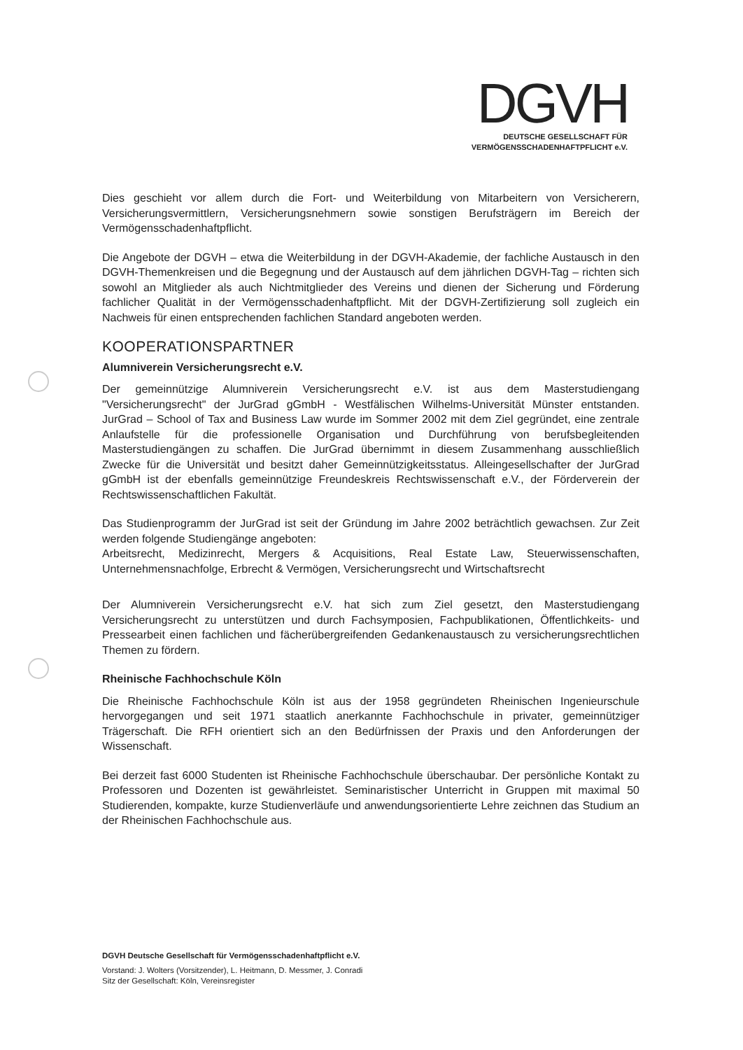DGVH
DEUTSCHE GESELLSCHAFT FÜR
VERMÖGENSSCHADENHAFTPFLICHT e.V.
Dies geschieht vor allem durch die Fort- und Weiterbildung von Mitarbeitern von Versicherern, Versicherungsvermittlern, Versicherungsnehmern sowie sonstigen Berufsträgern im Bereich der Vermögensschadenhaftpflicht.
Die Angebote der DGVH – etwa die Weiterbildung in der DGVH-Akademie, der fachliche Austausch in den DGVH-Themenkreisen und die Begegnung und der Austausch auf dem jährlichen DGVH-Tag – richten sich sowohl an Mitglieder als auch Nichtmitglieder des Vereins und dienen der Sicherung und Förderung fachlicher Qualität in der Vermögensschadenhaftpflicht. Mit der DGVH-Zertifizierung soll zugleich ein Nachweis für einen entsprechenden fachlichen Standard angeboten werden.
KOOPERATIONSPARTNER
Alumniverein Versicherungsrecht e.V.
Der gemeinnützige Alumniverein Versicherungsrecht e.V. ist aus dem Masterstudiengang "Versicherungsrecht" der JurGrad gGmbH - Westfälischen Wilhelms-Universität Münster entstanden. JurGrad – School of Tax and Business Law wurde im Sommer 2002 mit dem Ziel gegründet, eine zentrale Anlaufstelle für die professionelle Organisation und Durchführung von berufsbegleitenden Masterstudiengängen zu schaffen. Die JurGrad übernimmt in diesem Zusammenhang ausschließlich Zwecke für die Universität und besitzt daher Gemeinnützigkeitsstatus. Alleingesellschafter der JurGrad gGmbH ist der ebenfalls gemeinnützige Freundeskreis Rechtswissenschaft e.V., der Förderverein der Rechtswissenschaftlichen Fakultät.
Das Studienprogramm der JurGrad ist seit der Gründung im Jahre 2002 beträchtlich gewachsen. Zur Zeit werden folgende Studiengänge angeboten:
Arbeitsrecht, Medizinrecht, Mergers & Acquisitions, Real Estate Law, Steuerwissenschaften, Unternehmensnachfolge, Erbrecht & Vermögen, Versicherungsrecht und Wirtschaftsrecht
Der Alumniverein Versicherungsrecht e.V. hat sich zum Ziel gesetzt, den Masterstudiengang Versicherungsrecht zu unterstützen und durch Fachsymposien, Fachpublikationen, Öffentlichkeits- und Pressearbeit einen fachlichen und fächerübergreifenden Gedankenaustausch zu versicherungsrechtlichen Themen zu fördern.
Rheinische Fachhochschule Köln
Die Rheinische Fachhochschule Köln ist aus der 1958 gegründeten Rheinischen Ingenieurschule hervorgegangen und seit 1971 staatlich anerkannte Fachhochschule in privater, gemeinnütziger Trägerschaft. Die RFH orientiert sich an den Bedürfnissen der Praxis und den Anforderungen der Wissenschaft.
Bei derzeit fast 6000 Studenten ist Rheinische Fachhochschule überschaubar. Der persönliche Kontakt zu Professoren und Dozenten ist gewährleistet. Seminaristischer Unterricht in Gruppen mit maximal 50 Studierenden, kompakte, kurze Studienverläufe und anwendungsorientierte Lehre zeichnen das Studium an der Rheinischen Fachhochschule aus.
DGVH Deutsche Gesellschaft für Vermögensschadenhaftpflicht e.V.
Vorstand: J. Wolters (Vorsitzender), L. Heitmann, D. Messmer, J. Conradi
Sitz der Gesellschaft: Köln, Vereinsregister